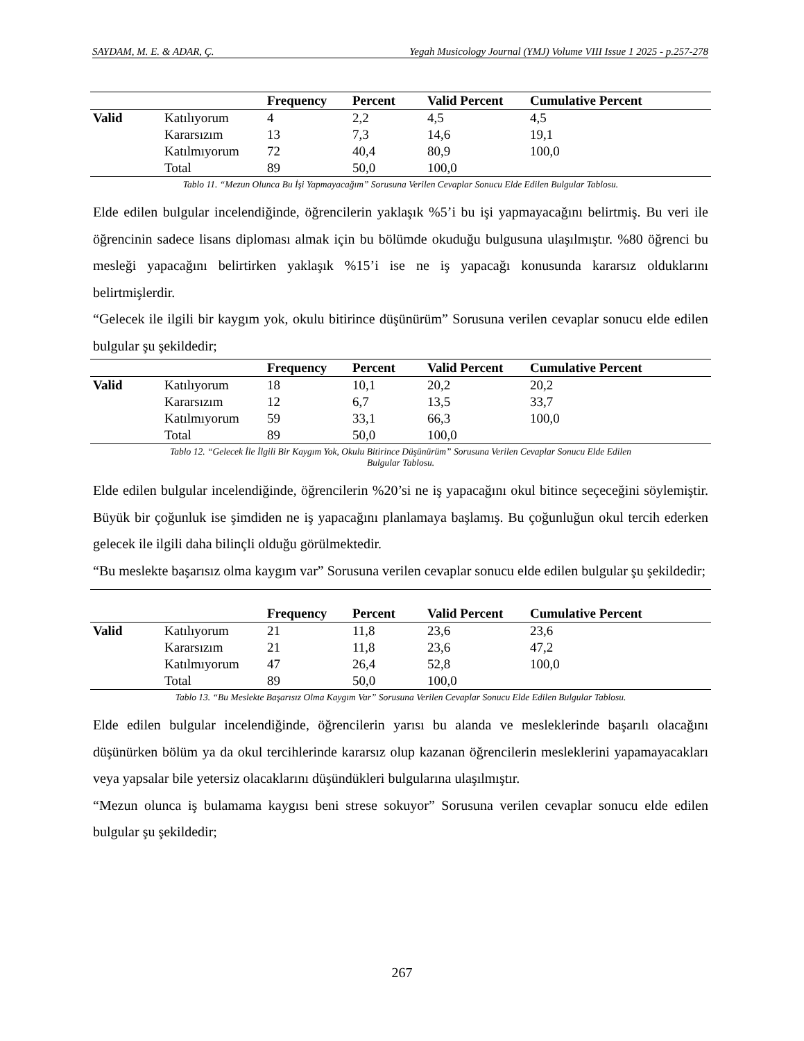SAYDAM, M. E. & ADAR, Ç. Yegah Musicology Journal (YMJ) Volume VIII Issue 1 2025 - p.257-278
| | | Frequency | Percent | Valid Percent | Cumulative Percent |
| --- | --- | --- | --- | --- | --- |
| Valid | Katılıyorum | 4 | 2,2 | 4,5 | 4,5 |
| | Kararsızım | 13 | 7,3 | 14,6 | 19,1 |
| | Katılmıyorum | 72 | 40,4 | 80,9 | 100,0 |
| | Total | 89 | 50,0 | 100,0 | |
Tablo 11. “Mezun Olunca Bu İşi Yapmayacağım” Sorusuna Verilen Cevaplar Sonucu Elde Edilen Bulgular Tablosu.
Elde edilen bulgular incelendiğinde, öğrencilerin yaklaşık %5’i bu işi yapmayacağını belirtmiş. Bu veri ile öğrencinin sadece lisans diploması almak için bu bölümde okuduğu bulgusuna ulaşılmıştır. %80 öğrenci bu mesleği yapacağını belirtirken yaklaşık %15’i ise ne iş yapacağı konusunda kararsız olduklarını belirtmişlerdir.
“Gelecek ile ilgili bir kaygım yok, okulu bitirince düşünürüm” Sorusuna verilen cevaplar sonucu elde edilen bulgular şu şekildedir;
| | | Frequency | Percent | Valid Percent | Cumulative Percent |
| --- | --- | --- | --- | --- | --- |
| Valid | Katılıyorum | 18 | 10,1 | 20,2 | 20,2 |
| | Kararsızım | 12 | 6,7 | 13,5 | 33,7 |
| | Katılmıyorum | 59 | 33,1 | 66,3 | 100,0 |
| | Total | 89 | 50,0 | 100,0 | |
Tablo 12. “Gelecek İle İlgili Bir Kaygım Yok, Okulu Bitirince Düşünürüm” Sorusuna Verilen Cevaplar Sonucu Elde Edilen
Bulgular Tablosu.
Elde edilen bulgular incelendiğinde, öğrencilerin %20’si ne iş yapacağını okul bitince seçeceğini söylemiştir. Büyük bir çoğunluk ise şimdiden ne iş yapacağını planlamaya başlamış. Bu çoğunluğun okul tercih ederken gelecek ile ilgili daha bilinçli olduğu görülmektedir.
“Bu meslekte başarısız olma kaygım var” Sorusuna verilen cevaplar sonucu elde edilen bulgular şu şekildedir;
| | | Frequency | Percent | Valid Percent | Cumulative Percent |
| --- | --- | --- | --- | --- | --- |
| Valid | Katılıyorum | 21 | 11,8 | 23,6 | 23,6 |
| | Kararsızım | 21 | 11,8 | 23,6 | 47,2 |
| | Katılmıyorum | 47 | 26,4 | 52,8 | 100,0 |
| | Total | 89 | 50,0 | 100,0 | |
Tablo 13. “Bu Meslekte Başarısız Olma Kaygım Var” Sorusuna Verilen Cevaplar Sonucu Elde Edilen Bulgular Tablosu.
Elde edilen bulgular incelendiğinde, öğrencilerin yarısı bu alanda ve mesleklerinde başarılı olacağını düşünürken bölüm ya da okul tercihlerinde kararsız olup kazanan öğrencilerin mesleklerini yapamayacakları veya yapsalar bile yetersiz olacaklarını düşündükleri bulgularına ulaşılmıştır.
“Mezun olunca iş bulamama kaygısı beni strese sokuyor” Sorusuna verilen cevaplar sonucu elde edilen bulgular şu şekildedir;
267